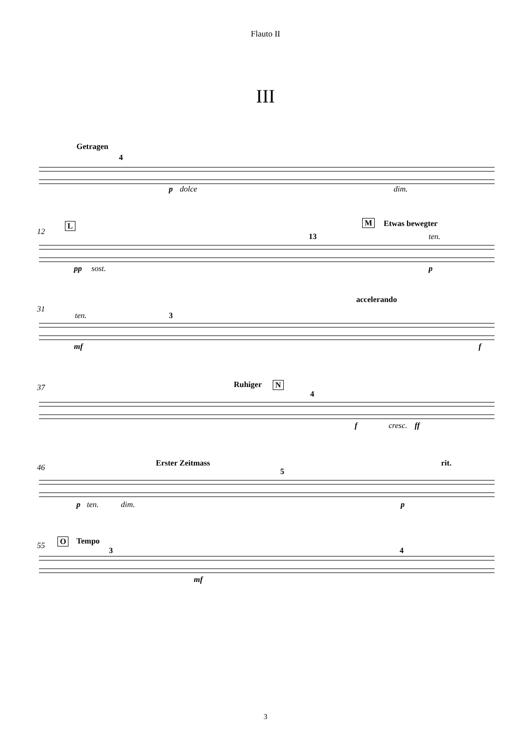Flauto II
III
Getragen
4
p dolce dim.
12
L
13
M Etwas bewegter
ten.
pp sost. p
31
ten. 3
accelerando
mf f
37 Ruhiger N
4
f cresc. ff
46 Erster Zeitmass rit.
5
p ten. dim. p
55 O Tempo
3 4
mf
3